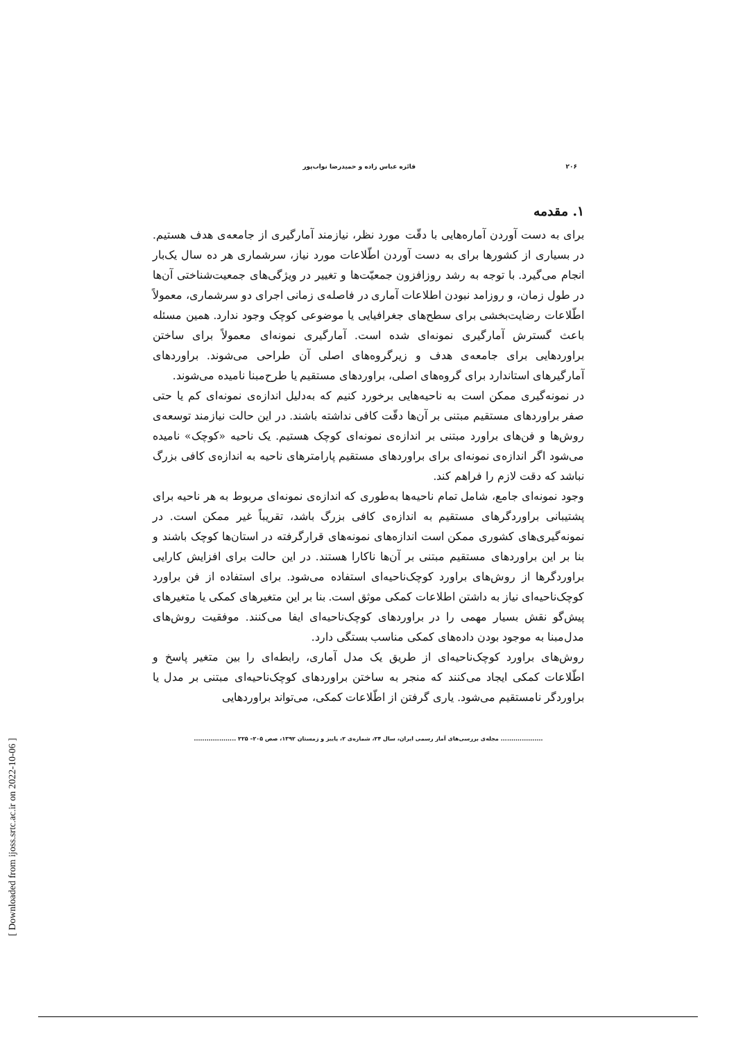[ Downloaded from ijoss.srtc.ac.ir on 2022-10-06 ]
۲۰۶ فائزه عباس زاده و حمیدرضا نواب‌پور
۱. مقدمه
برای به دست آوردن آماره‌هایی با دقّت مورد نظر، نیازمند آمارگیری از جامعه‌ی هدف هستیم. در بسیاری از کشورها برای به دست آوردن اطّلاعات مورد نیاز، سرشماری هر ده سال یک‌بار انجام می‌گیرد. با توجه به رشد روزافزون جمعیّت‌ها و تغییر در ویژگی‌های جمعیت‌شناختی آن‌ها در طول زمان، و روزامد نبودن اطلاعات آماری در فاصله‌ی زمانی اجرای دو سرشماری، معمولاً اطّلاعات رضایت‌بخشی برای سطح‌های جغرافیایی یا موضوعی کوچک وجود ندارد. همین مسئله باعث گسترش آمارگیری نمونه‌ای شده است. آمارگیری نمونه‌ای معمولاً برای ساختن براوردهایی برای جامعه‌ی هدف و زیرگروه‌های اصلی آن طراحی می‌شوند. براوردهای آمارگیرهای استاندارد برای گروه‌های اصلی، براوردهای مستقیم یا طرح‌مبنا نامیده می‌شوند.
در نمونه‌گیری ممکن است به ناحیه‌هایی برخورد کنیم که به‌دلیل اندازه‌ی نمونه‌ای کم یا حتی صفر براوردهای مستقیم مبتنی بر آن‌ها دقّت کافی نداشته باشند. در این حالت نیازمند توسعه‌ی روش‌ها و فن‌های براورد مبتنی بر اندازه‌ی نمونه‌ای کوچک هستیم. یک ناحیه «کوچک» نامیده می‌شود اگر اندازه‌ی نمونه‌ای برای براوردهای مستقیم پارامترهای ناحیه به اندازه‌ی کافی بزرگ نباشد که دقت لازم را فراهم کند.
وجود نمونه‌ای جامع، شامل تمام ناحیه‌ها به‌طوری که اندازه‌ی نمونه‌ای مربوط به هر ناحیه برای پشتیبانی براوردگرهای مستقیم به اندازه‌ی کافی بزرگ باشد، تقریباً غیر ممکن است. در نمونه‌گیری‌های کشوری ممکن است اندازه‌های نمونه‌های قرارگرفته در استان‌ها کوچک باشند و بنا بر این براوردهای مستقیم مبتنی بر آن‌ها ناکارا هستند. در این حالت برای افزایش کارایی براوردگرها از روش‌های براورد کوچک‌ناحیه‌ای استفاده می‌شود. برای استفاده از فن براورد کوچک‌ناحیه‌ای نیاز به داشتن اطلاعات کمکی موثق است. بنا بر این متغیرهای کمکی یا متغیرهای پیش‌گو نقش بسیار مهمی را در براوردهای کوچک‌ناحیه‌ای ایفا می‌کنند. موفقیت روش‌های مدل‌مبنا به موجود بودن داده‌های کمکی مناسب بستگی دارد.
روش‌های براورد کوچک‌ناحیه‌ای از طریق یک مدل آماری، رابطه‌ای را بین متغیر پاسخ و اطّلاعات کمکی ایجاد می‌کنند که منجر به ساختن براوردهای کوچک‌ناحیه‌ای مبتنی بر مدل یا براوردگر نامستقیم می‌شود. یاری گرفتن از اطّلاعات کمکی، می‌تواند براوردهایی
.................... مجله‌ی بررسی‌های آمار رسمی ایران، سال ۲۴، شماره‌ی ۲، پاییز و زمستان ۱۳۹۲، صص ۲۰۵– ۲۲۵ ....................